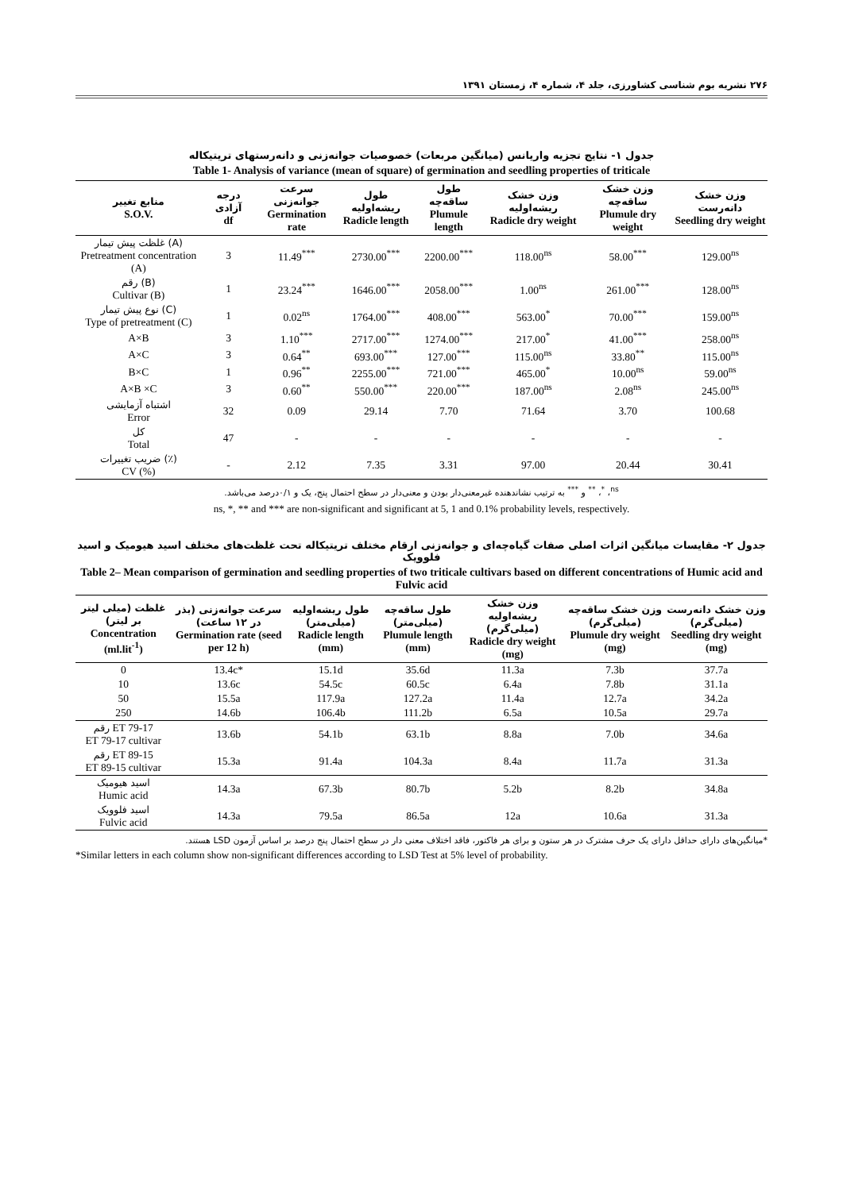۲۷۶ نشریه بوم شناسی کشاورزی، جلد ۴، شماره ۴، زمستان ۱۳۹۱
جدول ۱- نتایج تجزیه واریانس (میانگین مربعات) خصوصیات جوانه‌زنی و دانه‌رستهای تریتیکاله
Table 1- Analysis of variance (mean of square) of germination and seedling properties of triticale
| منابع تغییر S.O.V. | درجه آزادی df | سرعت جوانه‌زنی Germination rate | طول ریشه‌اولیه Radicle length | طول ساقه‌چه Plumule length | وزن خشک ریشه‌اولیه Radicle dry weight | وزن خشک ساقه‌چه Plumule dry weight | وزن خشک دانه‌رست Seedling dry weight |
| --- | --- | --- | --- | --- | --- | --- | --- |
| غلظت پیش تیمار (A) Pretreatment concentration (A) | 3 | 11.49<sup>***</sup> | 2730.00<sup>***</sup> | 2200.00<sup>***</sup> | 118.00<sup>ns</sup> | 58.00<sup>***</sup> | 129.00<sup>ns</sup> |
| رقم (B) Cultivar (B) | 1 | 23.24<sup>***</sup> | 1646.00<sup>***</sup> | 2058.00<sup>***</sup> | 1.00<sup>ns</sup> | 261.00<sup>***</sup> | 128.00<sup>ns</sup> |
| نوع پیش تیمار (C) Type of pretreatment (C) | 1 | 0.02<sup>ns</sup> | 1764.00<sup>***</sup> | 408.00<sup>***</sup> | 563.00<sup>*</sup> | 70.00<sup>***</sup> | 159.00<sup>ns</sup> |
| A×B | 3 | 1.10<sup>***</sup> | 2717.00<sup>***</sup> | 1274.00<sup>***</sup> | 217.00<sup>*</sup> | 41.00<sup>***</sup> | 258.00<sup>ns</sup> |
| A×C | 3 | 0.64<sup>**</sup> | 693.00<sup>***</sup> | 127.00<sup>***</sup> | 115.00<sup>ns</sup> | 33.80<sup>**</sup> | 115.00<sup>ns</sup> |
| B×C | 1 | 0.96<sup>**</sup> | 2255.00<sup>***</sup> | 721.00<sup>***</sup> | 465.00<sup>*</sup> | 10.00<sup>ns</sup> | 59.00<sup>ns</sup> |
| A×B ×C | 3 | 0.60<sup>**</sup> | 550.00<sup>***</sup> | 220.00<sup>***</sup> | 187.00<sup>ns</sup> | 2.08<sup>ns</sup> | 245.00<sup>ns</sup> |
| اشتباه آزمایشی Error | 32 | 0.09 | 29.14 | 7.70 | 71.64 | 3.70 | 100.68 |
| کل Total | 47 | - | - | - | - | - | - |
| ضریب تغییرات (٪) CV (%) | - | 2.12 | 7.35 | 3.31 | 97.00 | 20.44 | 30.41 |
<sup>ns</sup>، <sup>*</sup>، <sup>**</sup> و <sup>***</sup> به ترتیب نشاندهنده غیرمعنی‌دار بودن و معنی‌دار در سطح احتمال پنج، یک و ۰/۱درصد می‌باشد.
ns, *, ** and *** are non-significant and significant at 5, 1 and 0.1% probability levels, respectively.
جدول ۲- مقایسات میانگین اثرات اصلی صفات گیاه‌چه‌ای و جوانه‌زنی ارقام مختلف تریتیکاله تحت غلظت‌های مختلف اسید هیومیک و اسید فلوویک
Table 2– Mean comparison of germination and seedling properties of two triticale cultivars based on different concentrations of Humic acid and Fulvic acid
| غلظت (میلی لیتر بر لیتر) Concentration (ml.lit<sup>-1</sup>) | سرعت جوانه‌زنی (بذر در ۱۲ ساعت) Germination rate (seed per 12 h) | طول ریشه‌اولیه (میلی‌متر) Radicle length (mm) | طول ساقه‌چه (میلی‌متر) Plumule length (mm) | وزن خشک ریشه‌اولیه (میلی‌گرم) Radicle dry weight (mg) | وزن خشک ساقه‌چه (میلی‌گرم) Plumule dry weight (mg) | وزن خشک دانه‌رست (میلی‌گرم) Seedling dry weight (mg) |
| --- | --- | --- | --- | --- | --- | --- |
| 0 | 13.4c* | 15.1d | 35.6d | 11.3a | 7.3b | 37.7a |
| 10 | 13.6c | 54.5c | 60.5c | 6.4a | 7.8b | 31.1a |
| 50 | 15.5a | 117.9a | 127.2a | 11.4a | 12.7a | 34.2a |
| 250 | 14.6b | 106.4b | 111.2b | 6.5a | 10.5a | 29.7a |
| رقم ET 79-17 ET 79-17 cultivar | 13.6b | 54.1b | 63.1b | 8.8a | 7.0b | 34.6a |
| رقم ET 89-15 ET 89-15 cultivar | 15.3a | 91.4a | 104.3a | 8.4a | 11.7a | 31.3a |
| اسید هیومیک Humic acid | 14.3a | 67.3b | 80.7b | 5.2b | 8.2b | 34.8a |
| اسید فلوویک Fulvic acid | 14.3a | 79.5a | 86.5a | 12a | 10.6a | 31.3a |
*میانگین‌های دارای حداقل دارای یک حرف مشترک در هر ستون و برای هر فاکتور، فاقد اختلاف معنی دار در سطح احتمال پنج درصد بر اساس آزمون LSD هستند.
*Similar letters in each column show non-significant differences according to LSD Test at 5% level of probability.